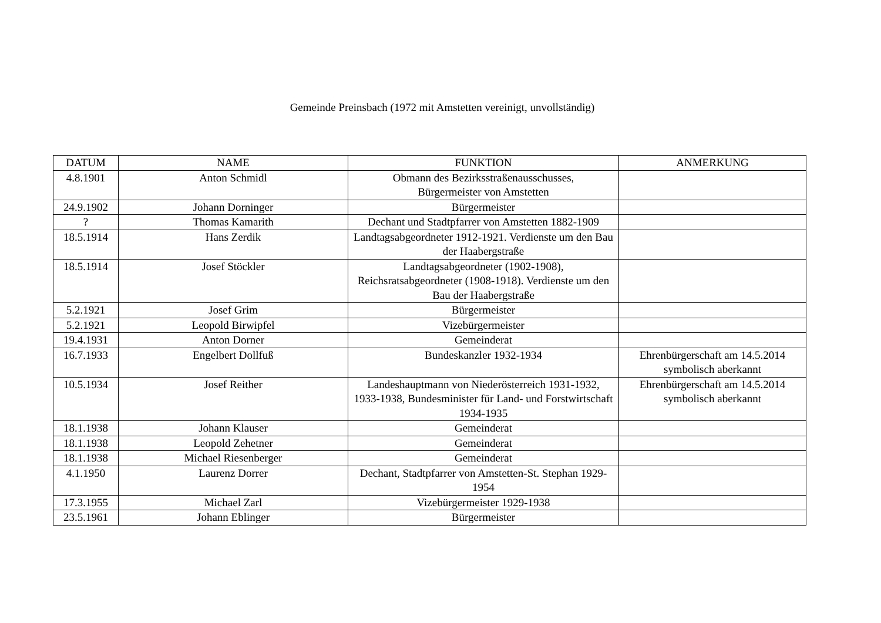Gemeinde Preinsbach (1972 mit Amstetten vereinigt, unvollständig)
| DATUM | NAME | FUNKTION | ANMERKUNG |
| --- | --- | --- | --- |
| 4.8.1901 | Anton Schmidl | Obmann des Bezirksstraßenausschusses, Bürgermeister von Amstetten | |
| 24.9.1902 | Johann Dorninger | Bürgermeister | |
| ? | Thomas Kamarith | Dechant und Stadtpfarrer von Amstetten 1882-1909 | |
| 18.5.1914 | Hans Zerdik | Landtagsabgeordneter 1912-1921. Verdienste um den Bau der Haabergstraße | |
| 18.5.1914 | Josef Stöckler | Landtagsabgeordneter (1902-1908), Reichsratsabgeordneter (1908-1918). Verdienste um den Bau der Haabergstraße | |
| 5.2.1921 | Josef Grim | Bürgermeister | |
| 5.2.1921 | Leopold Birwipfel | Vizebürgermeister | |
| 19.4.1931 | Anton Dorner | Gemeinderat | |
| 16.7.1933 | Engelbert Dollfuß | Bundeskanzler 1932-1934 | Ehrenbürgerschaft am 14.5.2014 symbolisch aberkannt |
| 10.5.1934 | Josef Reither | Landeshauptmann von Niederösterreich 1931-1932, 1933-1938, Bundesminister für Land- und Forstwirtschaft 1934-1935 | Ehrenbürgerschaft am 14.5.2014 symbolisch aberkannt |
| 18.1.1938 | Johann Klauser | Gemeinderat | |
| 18.1.1938 | Leopold Zehetner | Gemeinderat | |
| 18.1.1938 | Michael Riesenberger | Gemeinderat | |
| 4.1.1950 | Laurenz Dorrer | Dechant, Stadtpfarrer von Amstetten-St. Stephan 1929-1954 | |
| 17.3.1955 | Michael Zarl | Vizebürgermeister 1929-1938 | |
| 23.5.1961 | Johann Eblinger | Bürgermeister | |